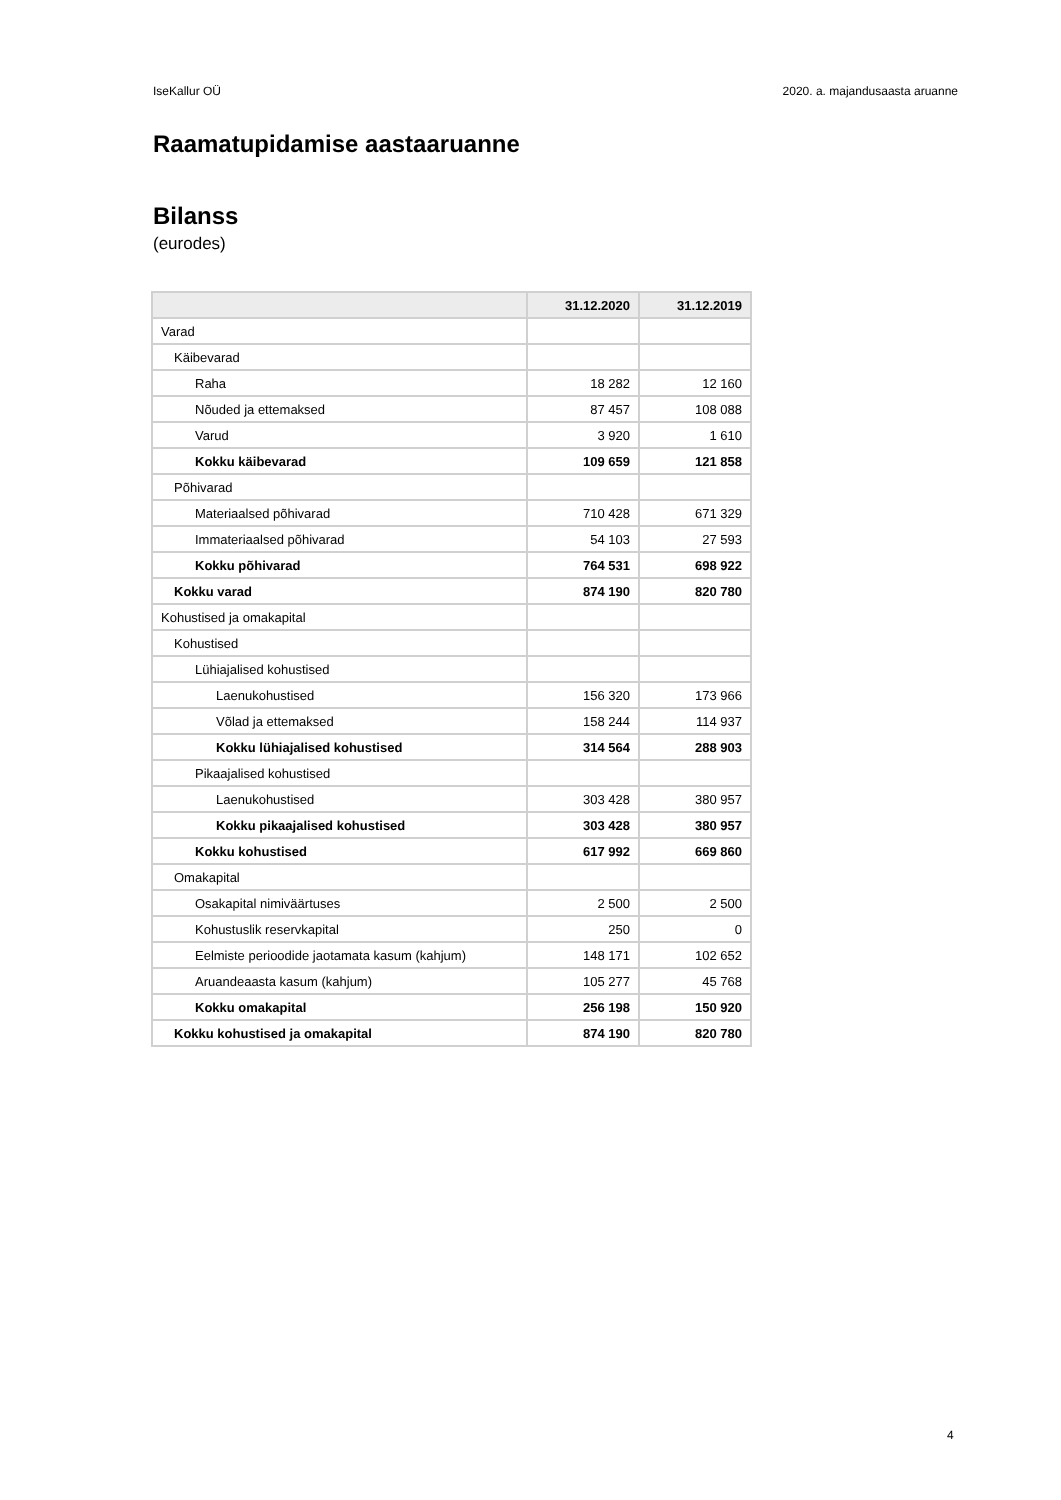IseKallur OÜ 2020. a. majandusaasta aruanne
Raamatupidamise aastaaruanne
Bilanss
(eurodes)
| | 31.12.2020 | 31.12.2019 |
| --- | --- | --- |
| Varad | | |
| Käibevarad | | |
| Raha | 18 282 | 12 160 |
| Nõuded ja ettemaksed | 87 457 | 108 088 |
| Varud | 3 920 | 1 610 |
| Kokku käibevarad | 109 659 | 121 858 |
| Põhivarad | | |
| Materiaalsed põhivarad | 710 428 | 671 329 |
| Immateriaalsed põhivarad | 54 103 | 27 593 |
| Kokku põhivarad | 764 531 | 698 922 |
| Kokku varad | 874 190 | 820 780 |
| Kohustised ja omakapital | | |
| Kohustised | | |
| Lühiajalised kohustised | | |
| Laenukohustised | 156 320 | 173 966 |
| Võlad ja ettemaksed | 158 244 | 114 937 |
| Kokku lühiajalised kohustised | 314 564 | 288 903 |
| Pikaajalised kohustised | | |
| Laenukohustised | 303 428 | 380 957 |
| Kokku pikaajalised kohustised | 303 428 | 380 957 |
| Kokku kohustised | 617 992 | 669 860 |
| Omakapital | | |
| Osakapital nimiväärtuses | 2 500 | 2 500 |
| Kohustuslik reservkapital | 250 | 0 |
| Eelmiste perioodide jaotamata kasum (kahjum) | 148 171 | 102 652 |
| Aruandeaasta kasum (kahjum) | 105 277 | 45 768 |
| Kokku omakapital | 256 198 | 150 920 |
| Kokku kohustised ja omakapital | 874 190 | 820 780 |
4